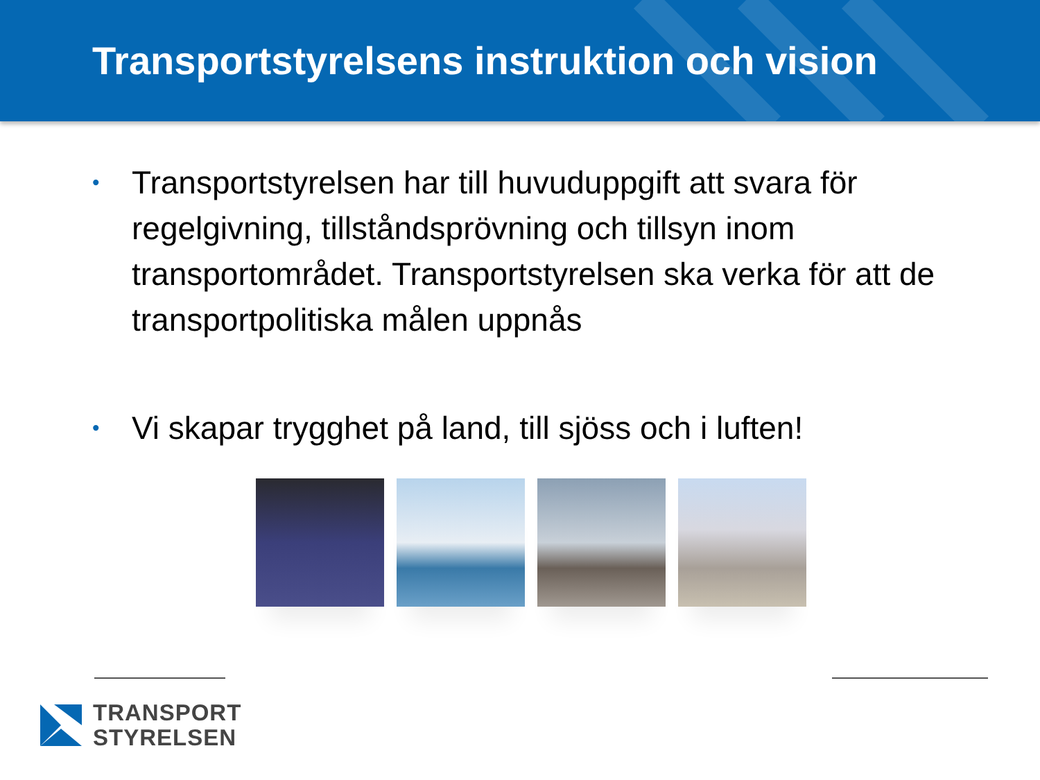Transportstyrelsens instruktion och vision
• Transportstyrelsen har till huvuduppgift att svara för regelgivning, tillståndsprövning och tillsyn inom transportområdet. Transportstyrelsen ska verka för att de transportpolitiska målen uppnås
• Vi skapar trygghet på land, till sjöss och i luften!
TRANSPORT
STYRELSEN